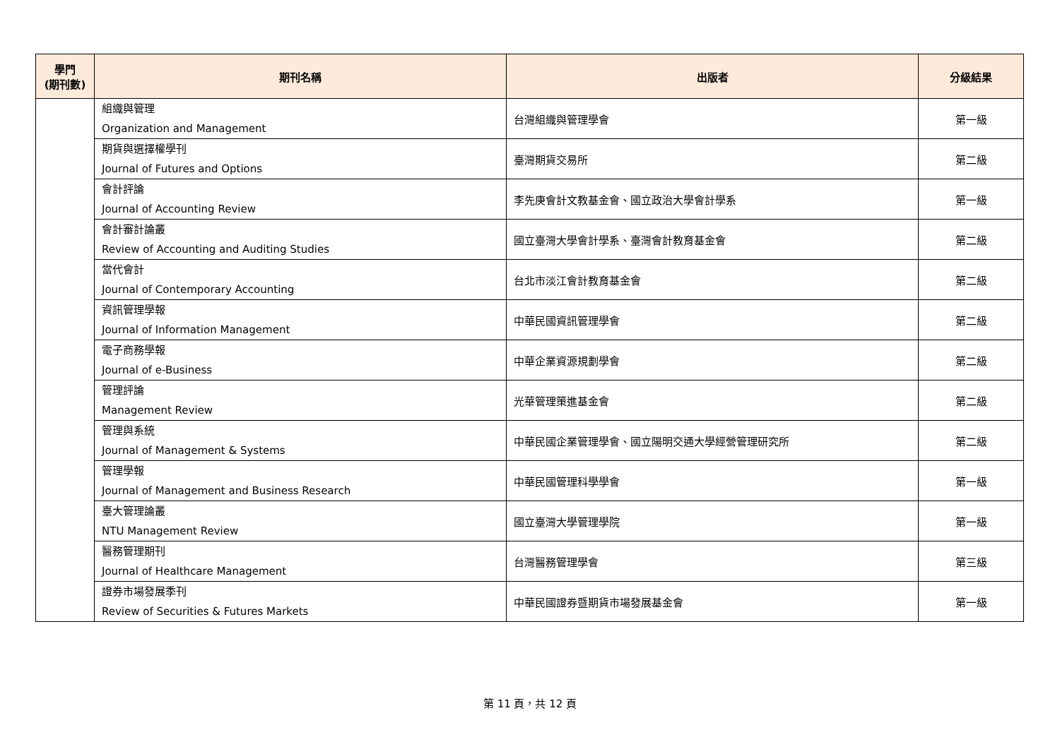| 學門 (期刊數) | 期刊名稱 | 出版者 | 分級結果 |
| --- | --- | --- | --- |
| | 組織與管理 Organization and Management | 台灣組織與管理學會 | 第一級 |
| | 期貨與選擇權學刊 Journal of Futures and Options | 臺灣期貨交易所 | 第二級 |
| | 會計評論 Journal of Accounting Review | 李先庚會計文教基金會、國立政治大學會計學系 | 第一級 |
| | 會計審計論叢 Review of Accounting and Auditing Studies | 國立臺灣大學會計學系、臺灣會計教育基金會 | 第二級 |
| | 當代會計 Journal of Contemporary Accounting | 台北市淡江會計教育基金會 | 第二級 |
| | 資訊管理學報 Journal of Information Management | 中華民國資訊管理學會 | 第二級 |
| | 電子商務學報 Journal of e-Business | 中華企業資源規劃學會 | 第二級 |
| | 管理評論 Management Review | 光華管理策進基金會 | 第二級 |
| | 管理與系統 Journal of Management & Systems | 中華民國企業管理學會、國立陽明交通大學經營管理研究所 | 第二級 |
| | 管理學報 Journal of Management and Business Research | 中華民國管理科學學會 | 第一級 |
| | 臺大管理論叢 NTU Management Review | 國立臺灣大學管理學院 | 第一級 |
| | 醫務管理期刊 Journal of Healthcare Management | 台灣醫務管理學會 | 第三級 |
| | 證券市場發展季刊 Review of Securities & Futures Markets | 中華民國證券暨期貨市場發展基金會 | 第一級 |
第 11 頁，共 12 頁